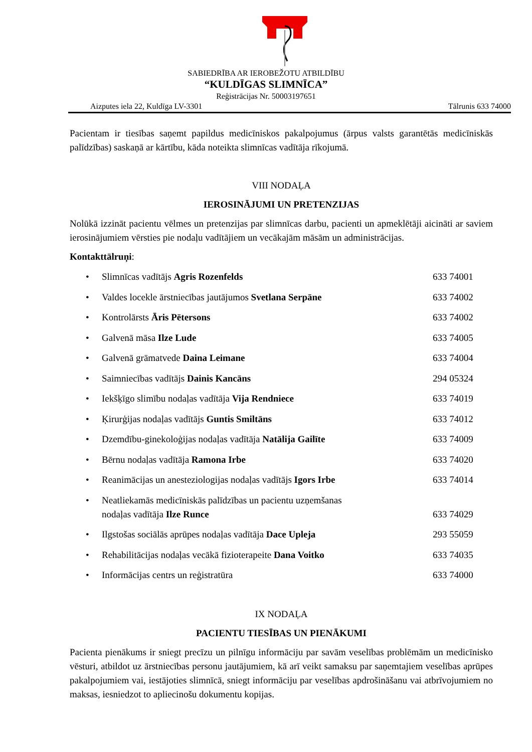SABIEDRĪBA AR IEROBEŽOTU ATBILDĪBU
“KULDĪGAS SLIMNĪCA”
Reģistrācijas Nr. 50003197651
Aizputes iela 22, Kuldīga LV-3301 Tālrunis 633 74000
Pacientam ir tiesības saņemt papildus medicīniskos pakalpojumus (ārpus valsts garantētās medicīniskās palīdzības) saskaņā ar kārtību, kāda noteikta slimnīcas vadītāja rīkojumā.
VIII NODAĻA
IEROSINĀJUMI UN PRETENZIJAS
Nolūkā izzināt pacientu vēlmes un pretenzijas par slimnīcas darbu, pacienti un apmeklētāji aicināti ar saviem ierosinājumiem vērsties pie nodaļu vadītājiem un vecākajām māsām un administrācijas.
Kontakttālruņi:
• Slimnīcas vadītājs Agris Rozenfelds 633 74001
• Valdes locekle ārstniecības jautājumos Svetlana Serpāne 633 74002
• Kontrolārsts Āris Pētersons 633 74002
• Galvenā māsa Ilze Lude 633 74005
• Galvenā grāmatvede Daina Leimane 633 74004
• Saimniecības vadītājs Dainis Kancāns 294 05324
• Iekšķīgo slimību nodaļas vadītāja Vija Rendniece 633 74019
• Ķirurģijas nodaļas vadītājs Guntis Smiltāns 633 74012
• Dzemdību-ginekoloģijas nodaļas vadītāja Natālija Gailīte 633 74009
• Bērnu nodaļas vadītāja Ramona Irbe 633 74020
• Reanimācijas un anesteziologijas nodaļas vadītājs Igors Irbe 633 74014
• Neatliekamās medicīniskās palīdzības un pacientu uzņemšanas
nodaļas vadītāja Ilze Runce 633 74029
• Ilgstošas sociālās aprūpes nodaļas vadītāja Dace Upleja 293 55059
• Rehabilitācijas nodaļas vecākā fizioterapeite Dana Voitko 633 74035
• Informācijas centrs un reģistratūra 633 74000
IX NODAĻA
PACIENTU TIESĪBAS UN PIENĀKUMI
Pacienta pienākums ir sniegt precīzu un pilnīgu informāciju par savām veselības problēmām un medicīnisko vēsturi, atbildot uz ārstniecības personu jautājumiem, kā arī veikt samaksu par saņemtajiem veselības aprūpes pakalpojumiem vai, iestājoties slimnīcā, sniegt informāciju par veselības apdrošināšanu vai atbrīvojumiem no maksas, iesniedzot to apliecinošu dokumentu kopijas.